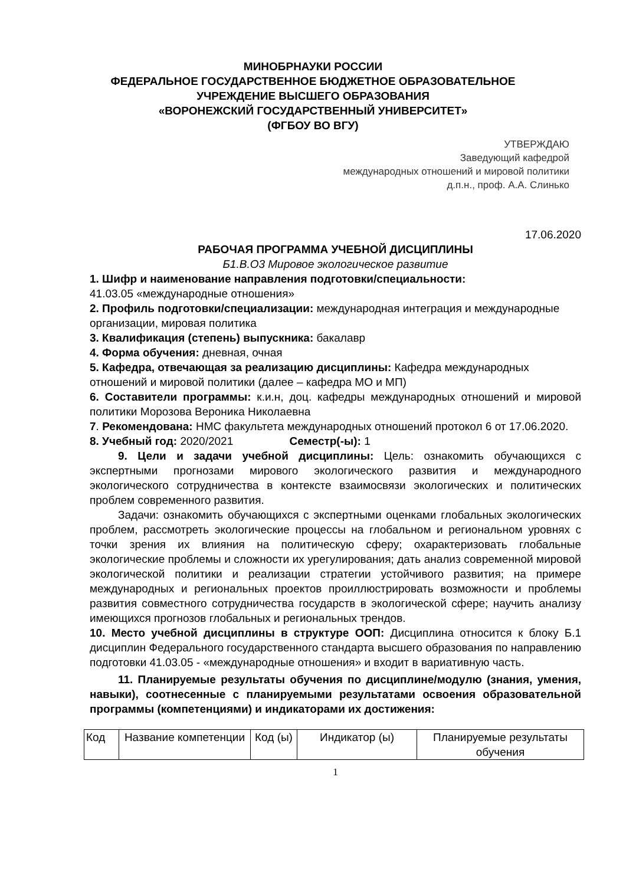МИНОБРНАУКИ РОССИИ
ФЕДЕРАЛЬНОЕ ГОСУДАРСТВЕННОЕ БЮДЖЕТНОЕ ОБРАЗОВАТЕЛЬНОЕ
УЧРЕЖДЕНИЕ ВЫСШЕГО ОБРАЗОВАНИЯ
«ВОРОНЕЖСКИЙ ГОСУДАРСТВЕННЫЙ УНИВЕРСИТЕТ»
(ФГБОУ ВО ВГУ)
УТВЕРЖДАЮ
Заведующий кафедрой
международных отношений и мировой политики
д.п.н., проф. А.А. Слинько
17.06.2020
РАБОЧАЯ ПРОГРАММА УЧЕБНОЙ ДИСЦИПЛИНЫ
Б1.В.О3 Мировое экологическое развитие
1. Шифр и наименование направления подготовки/специальности:
41.03.05 «международные отношения»
2. Профиль подготовки/специализации: международная интеграция и международные организации, мировая политика
3. Квалификация (степень) выпускника: бакалавр
4. Форма обучения: дневная, очная
5. Кафедра, отвечающая за реализацию дисциплины: Кафедра международных отношений и мировой политики (далее – кафедра МО и МП)
6. Составители программы: к.и.н, доц. кафедры международных отношений и мировой политики Морозова Вероника Николаевна
7. Рекомендована: НМС факультета международных отношений протокол 6 от 17.06.2020.
8. Учебный год: 2020/2021 Семестр(-ы): 1
9. Цели и задачи учебной дисциплины: Цель: ознакомить обучающихся с экспертными прогнозами мирового экологического развития и международного экологического сотрудничества в контексте взаимосвязи экологических и политических проблем современного развития.
Задачи: ознакомить обучающихся с экспертными оценками глобальных экологических проблем, рассмотреть экологические процессы на глобальном и региональном уровнях с точки зрения их влияния на политическую сферу; охарактеризовать глобальные экологические проблемы и сложности их урегулирования; дать анализ современной мировой экологической политики и реализации стратегии устойчивого развития; на примере международных и региональных проектов проиллюстрировать возможности и проблемы развития совместного сотрудничества государств в экологической сфере; научить анализу имеющихся прогнозов глобальных и региональных трендов.
10. Место учебной дисциплины в структуре ООП: Дисциплина относится к блоку Б.1 дисциплин Федерального государственного стандарта высшего образования по направлению подготовки 41.03.05 - «международные отношения» и входит в вариативную часть.
11. Планируемые результаты обучения по дисциплине/модулю (знания, умения, навыки), соотнесенные с планируемыми результатами освоения образовательной программы (компетенциями) и индикаторами их достижения:
| Код | Название компетенции | Код (ы) | Индикатор (ы) | Планируемые результаты обучения |
1